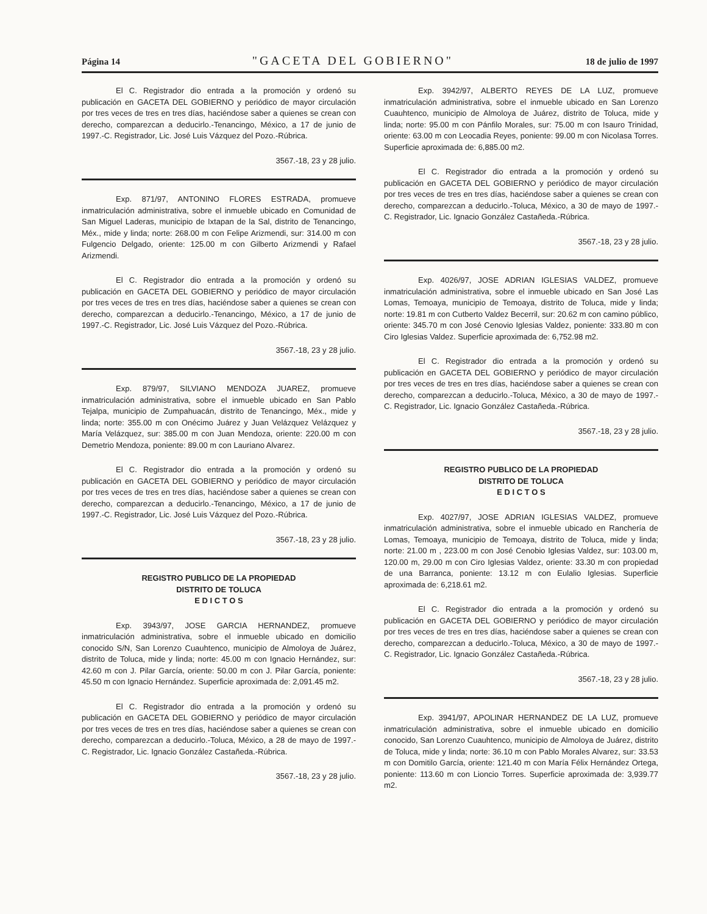Página 14 "GACETA DEL GOBIERNO" 18 de julio de 1997
El C. Registrador dio entrada a la promoción y ordenó su publicación en GACETA DEL GOBIERNO y periódico de mayor circulación por tres veces de tres en tres días, haciéndose saber a quienes se crean con derecho, comparezcan a deducirlo.-Tenancingo, México, a 17 de junio de 1997.-C. Registrador, Lic. José Luis Vázquez del Pozo.-Rúbrica.
3567.-18, 23 y 28 julio.
Exp. 871/97, ANTONINO FLORES ESTRADA, promueve inmatriculación administrativa, sobre el inmueble ubicado en Comunidad de San Miguel Laderas, municipio de Ixtapan de la Sal, distrito de Tenancingo, Méx., mide y linda; norte: 268.00 m con Felipe Arizmendi, sur: 314.00 m con Fulgencio Delgado, oriente: 125.00 m con Gilberto Arizmendi y Rafael Arizmendi.
El C. Registrador dio entrada a la promoción y ordenó su publicación en GACETA DEL GOBIERNO y periódico de mayor circulación por tres veces de tres en tres días, haciéndose saber a quienes se crean con derecho, comparezcan a deducirlo.-Tenancingo, México, a 17 de junio de 1997.-C. Registrador, Lic. José Luis Vázquez del Pozo.-Rúbrica.
3567.-18, 23 y 28 julio.
Exp. 879/97, SILVIANO MENDOZA JUAREZ, promueve inmatriculación administrativa, sobre el inmueble ubicado en San Pablo Tejalpa, municipio de Zumpahuacán, distrito de Tenancingo, Méx., mide y linda; norte: 355.00 m con Onécimo Juárez y Juan Velázquez Velázquez y María Velázquez, sur: 385.00 m con Juan Mendoza, oriente: 220.00 m con Demetrio Mendoza, poniente: 89.00 m con Lauriano Alvarez.
El C. Registrador dio entrada a la promoción y ordenó su publicación en GACETA DEL GOBIERNO y periódico de mayor circulación por tres veces de tres en tres días, haciéndose saber a quienes se crean con derecho, comparezcan a deducirlo.-Tenancingo, México, a 17 de junio de 1997.-C. Registrador, Lic. José Luis Vázquez del Pozo.-Rúbrica.
3567.-18, 23 y 28 julio.
REGISTRO PUBLICO DE LA PROPIEDAD
DISTRITO DE TOLUCA
E D I C T O S
Exp. 3943/97, JOSE GARCIA HERNANDEZ, promueve inmatriculación administrativa, sobre el inmueble ubicado en domicilio conocido S/N, San Lorenzo Cuauhtenco, municipio de Almoloya de Juárez, distrito de Toluca, mide y linda; norte: 45.00 m con Ignacio Hernández, sur: 42.60 m con J. Pilar García, oriente: 50.00 m con J. Pilar García, poniente: 45.50 m con Ignacio Hernández. Superficie aproximada de: 2,091.45 m2.
El C. Registrador dio entrada a la promoción y ordenó su publicación en GACETA DEL GOBIERNO y periódico de mayor circulación por tres veces de tres en tres días, haciéndose saber a quienes se crean con derecho, comparezcan a deducirlo.-Toluca, México, a 28 de mayo de 1997.-C. Registrador, Lic. Ignacio González Castañeda.-Rúbrica.
3567.-18, 23 y 28 julio.
Exp. 3942/97, ALBERTO REYES DE LA LUZ, promueve inmatriculación administrativa, sobre el inmueble ubicado en San Lorenzo Cuauhtenco, municipio de Almoloya de Juárez, distrito de Toluca, mide y linda; norte: 95.00 m con Pánfilo Morales, sur: 75.00 m con Isauro Trinidad, oriente: 63.00 m con Leocadia Reyes, poniente: 99.00 m con Nicolasa Torres. Superficie aproximada de: 6,885.00 m2.
El C. Registrador dio entrada a la promoción y ordenó su publicación en GACETA DEL GOBIERNO y periódico de mayor circulación por tres veces de tres en tres días, haciéndose saber a quienes se crean con derecho, comparezcan a deducirlo.-Toluca, México, a 30 de mayo de 1997.-C. Registrador, Lic. Ignacio González Castañeda.-Rúbrica.
3567.-18, 23 y 28 julio.
Exp. 4026/97, JOSE ADRIAN IGLESIAS VALDEZ, promueve inmatriculación administrativa, sobre el inmueble ubicado en San José Las Lomas, Temoaya, municipio de Temoaya, distrito de Toluca, mide y linda; norte: 19.81 m con Cutberto Valdez Becerril, sur: 20.62 m con camino público, oriente: 345.70 m con José Cenovio Iglesias Valdez, poniente: 333.80 m con Ciro Iglesias Valdez. Superficie aproximada de: 6,752.98 m2.
El C. Registrador dio entrada a la promoción y ordenó su publicación en GACETA DEL GOBIERNO y periódico de mayor circulación por tres veces de tres en tres días, haciéndose saber a quienes se crean con derecho, comparezcan a deducirlo.-Toluca, México, a 30 de mayo de 1997.-C. Registrador, Lic. Ignacio González Castañeda.-Rúbrica.
3567.-18, 23 y 28 julio.
REGISTRO PUBLICO DE LA PROPIEDAD
DISTRITO DE TOLUCA
E D I C T O S
Exp. 4027/97, JOSE ADRIAN IGLESIAS VALDEZ, promueve inmatriculación administrativa, sobre el inmueble ubicado en Ranchería de Lomas, Temoaya, municipio de Temoaya, distrito de Toluca, mide y linda; norte: 21.00 m , 223.00 m con José Cenobio Iglesias Valdez, sur: 103.00 m, 120.00 m, 29.00 m con Ciro Iglesias Valdez, oriente: 33.30 m con propiedad de una Barranca, poniente: 13.12 m con Eulalio Iglesias. Superficie aproximada de: 6,218.61 m2.
El C. Registrador dio entrada a la promoción y ordenó su publicación en GACETA DEL GOBIERNO y periódico de mayor circulación por tres veces de tres en tres días, haciéndose saber a quienes se crean con derecho, comparezcan a deducirlo.-Toluca, México, a 30 de mayo de 1997.-C. Registrador, Lic. Ignacio González Castañeda.-Rúbrica.
3567.-18, 23 y 28 julio.
Exp. 3941/97, APOLINAR HERNANDEZ DE LA LUZ, promueve inmatriculación administrativa, sobre el inmueble ubicado en domicilio conocido, San Lorenzo Cuauhtenco, municipio de Almoloya de Juárez, distrito de Toluca, mide y linda; norte: 36.10 m con Pablo Morales Alvarez, sur: 33.53 m con Domitilo García, oriente: 121.40 m con María Félix Hernández Ortega, poniente: 113.60 m con Lioncio Torres. Superficie aproximada de: 3,939.77 m2.